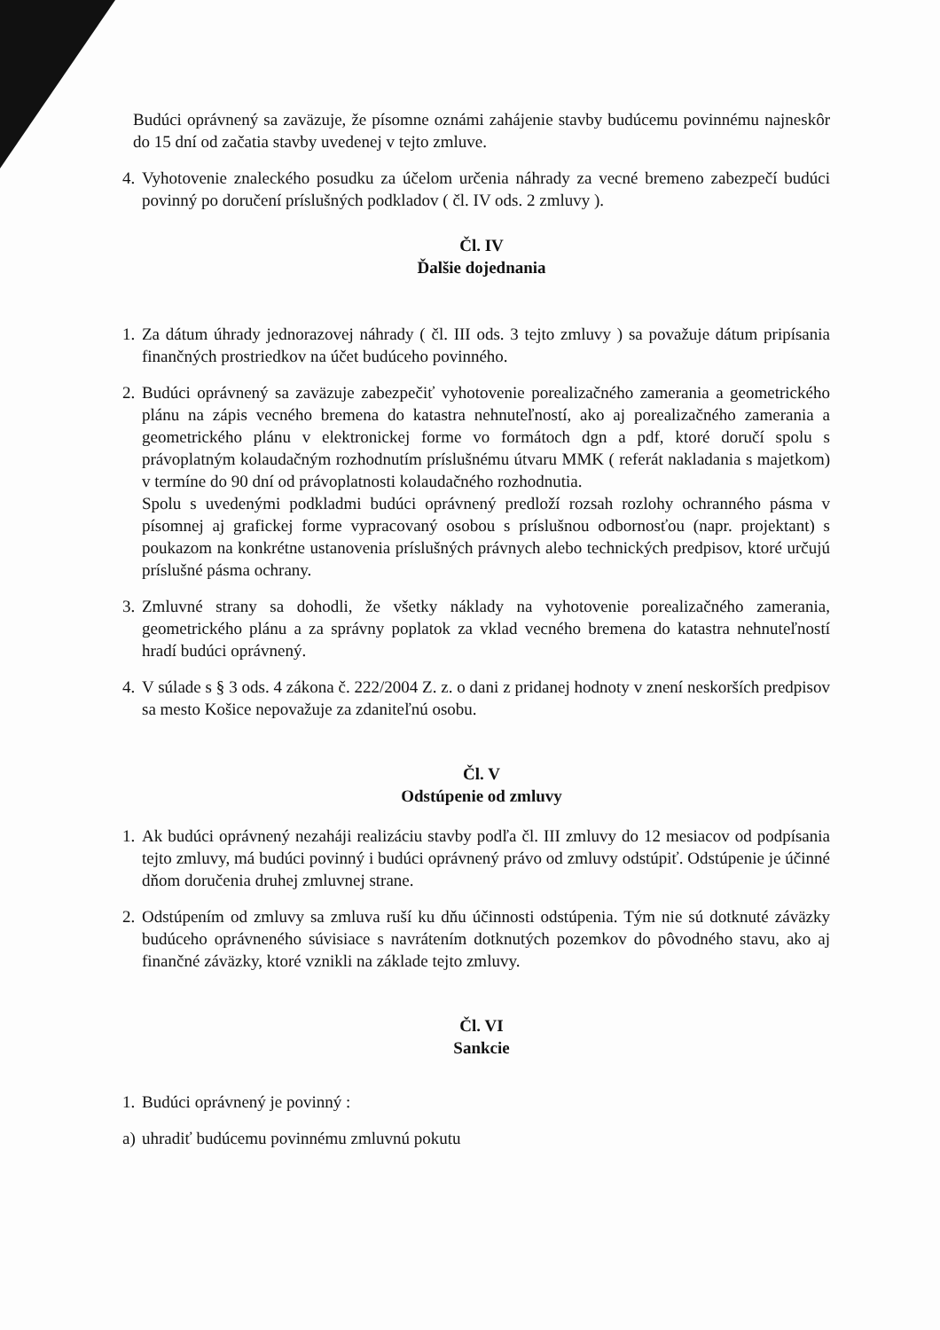Budúci oprávnený sa zaväzuje, že písomne oznámi zahájenie stavby budúcemu povinnému najneskôr do 15 dní od začatia stavby uvedenej v tejto zmluve.
4. Vyhotovenie znaleckého posudku za účelom určenia náhrady za vecné bremeno zabezpečí budúci povinný po doručení príslušných podkladov ( čl. IV ods. 2 zmluvy ).
Čl. IV
Ďalšie dojednania
1. Za dátum úhrady jednorazovej náhrady ( čl. III ods. 3 tejto zmluvy ) sa považuje dátum pripísania finančných prostriedkov na účet budúceho povinného.
2. Budúci oprávnený sa zaväzuje zabezpečiť vyhotovenie porealizačného zamerania a geometrického plánu na zápis vecného bremena do katastra nehnuteľností, ako aj porealizačného zamerania a geometrického plánu v elektronickej forme vo formátoch dgn a pdf, ktoré doručí spolu s právoplatným kolaudačným rozhodnutím príslušnému útvaru MMK ( referát nakladania s majetkom) v termíne do 90 dní od právoplatnosti kolaudačného rozhodnutia.
Spolu s uvedenými podkladmi budúci oprávnený predloží rozsah rozlohy ochranného pásma v písomnej aj grafickej forme vypracovaný osobou s príslušnou odbornosťou (napr. projektant) s poukazom na konkrétne ustanovenia príslušných právnych alebo technických predpisov, ktoré určujú príslušné pásma ochrany.
3. Zmluvné strany sa dohodli, že všetky náklady na vyhotovenie porealizačného zamerania, geometrického plánu a za správny poplatok za vklad vecného bremena do katastra nehnuteľností hradí budúci oprávnený.
4. V súlade s § 3 ods. 4 zákona č. 222/2004 Z. z. o dani z pridanej hodnoty v znení neskorších predpisov sa mesto Košice nepovažuje za zdaniteľnú osobu.
Čl. V
Odstúpenie od zmluvy
1. Ak budúci oprávnený nezaháji realizáciu stavby podľa čl. III zmluvy do 12 mesiacov od podpísania tejto zmluvy, má budúci povinný i budúci oprávnený právo od zmluvy odstúpiť. Odstúpenie je účinné dňom doručenia druhej zmluvnej strane.
2. Odstúpením od zmluvy sa zmluva ruší ku dňu účinnosti odstúpenia. Tým nie sú dotknuté záväzky budúceho oprávneného súvisiace s navrátením dotknutých pozemkov do pôvodného stavu, ako aj finančné záväzky, ktoré vznikli na základe tejto zmluvy.
Čl. VI
Sankcie
1. Budúci oprávnený je povinný :
a) uhradiť budúcemu povinnému zmluvnú pokutu